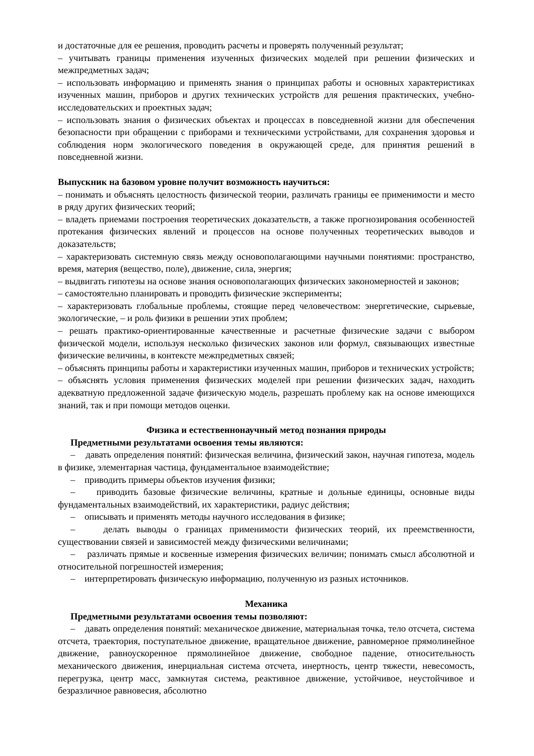и достаточные для ее решения, проводить расчеты и проверять полученный результат;
– учитывать границы применения изученных физических моделей при решении физических и межпредметных задач;
– использовать информацию и применять знания о принципах работы и основных характеристиках изученных машин, приборов и других технических устройств для решения практических, учебно- исследовательских и проектных задач;
– использовать знания о физических объектах и процессах в повседневной жизни для обеспечения безопасности при обращении с приборами и техническими устройствами, для сохранения здоровья и соблюдения норм экологического поведения в окружающей среде, для принятия решений в повседневной жизни.
Выпускник на базовом уровне получит возможность научиться:
– понимать и объяснять целостность физической теории, различать границы ее применимости и место в ряду других физических теорий;
– владеть приемами построения теоретических доказательств, а также прогнозирования особенностей протекания физических явлений и процессов на основе полученных теоретических выводов и доказательств;
– характеризовать системную связь между основополагающими научными понятиями: пространство, время, материя (вещество, поле), движение, сила, энергия;
– выдвигать гипотезы на основе знания основополагающих физических закономерностей и законов;
– самостоятельно планировать и проводить физические эксперименты;
– характеризовать глобальные проблемы, стоящие перед человечеством: энергетические, сырьевые, экологические, – и роль физики в решении этих проблем;
– решать практико-ориентированные качественные и расчетные физические задачи с выбором физической модели, используя несколько физических законов или формул, связывающих известные физические величины, в контексте межпредметных связей;
– объяснять принципы работы и характеристики изученных машин, приборов и технических устройств;
– объяснять условия применения физических моделей при решении физических задач, находить адекватную предложенной задаче физическую модель, разрешать проблему как на основе имеющихся знаний, так и при помощи методов оценки.
Физика и естественнонаучный метод познания природы
Предметными результатами освоения темы являются:
– давать определения понятий: физическая величина, физический закон, научная гипотеза, модель в физике, элементарная частица, фундаментальное взаимодействие;
– приводить примеры объектов изучения физики;
– приводить базовые физические величины, кратные и дольные единицы, основные виды фундаментальных взаимодействий, их характеристики, радиус действия;
– описывать и применять методы научного исследования в физике;
– делать выводы о границах применимости физических теорий, их преемственности, существовании связей и зависимостей между физическими величинами;
– различать прямые и косвенные измерения физических величин; понимать смысл абсолютной и относительной погрешностей измерения;
– интерпретировать физическую информацию, полученную из разных источников.
Механика
Предметными результатами освоения темы позволяют:
– давать определения понятий: механическое движение, материальная точка, тело отсчета, система отсчета, траектория, поступательное движение, вращательное движение, равномерное прямолинейное движение, равноускоренное прямолинейное движение, свободное падение, относительность механического движения, инерциальная система отсчета, инертность, центр тяжести, невесомость, перегрузка, центр масс, замкнутая система, реактивное движение, устойчивое, неустойчивое и безразличное равновесия, абсолютно